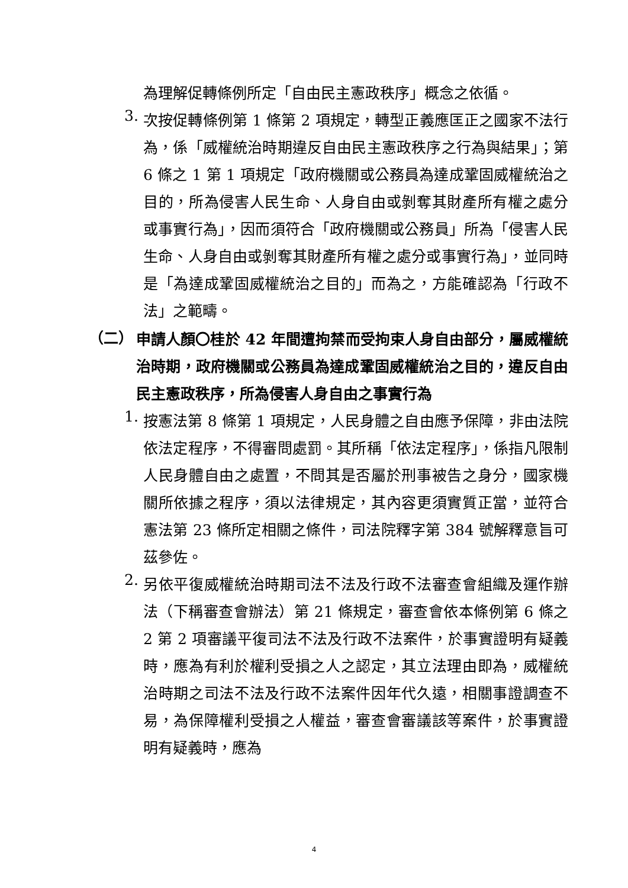為理解促轉條例所定「自由民主憲政秩序」概念之依循。
3.
次按促轉條例第 1 條第 2 項規定，轉型正義應匡正之國家不法行為，係「威權統治時期違反自由民主憲政秩序之行為與結果」；第 6 條之 1 第 1 項規定「政府機關或公務員為達成鞏固威權統治之目的，所為侵害人民生命、人身自由或剝奪其財產所有權之處分或事實行為」，因而須符合「政府機關或公務員」所為「侵害人民生命、人身自由或剝奪其財產所有權之處分或事實行為」，並同時是「為達成鞏固威權統治之目的」而為之，方能確認為「行政不法」之範疇。
（二）
申請人顏〇桂於 42 年間遭拘禁而受拘束人身自由部分，屬威權統治時期，政府機關或公務員為達成鞏固威權統治之目的，違反自由民主憲政秩序，所為侵害人身自由之事實行為
1.
按憲法第 8 條第 1 項規定，人民身體之自由應予保障，非由法院依法定程序，不得審問處罰。其所稱「依法定程序」，係指凡限制人民身體自由之處置，不問其是否屬於刑事被告之身分，國家機關所依據之程序，須以法律規定，其內容更須實質正當，並符合憲法第 23 條所定相關之條件，司法院釋字第 384 號解釋意旨可茲參佐。
2.
另依平復威權統治時期司法不法及行政不法審查會組織及運作辦法（下稱審查會辦法）第 21 條規定，審查會依本條例第 6 條之 2 第 2 項審議平復司法不法及行政不法案件，於事實證明有疑義時，應為有利於權利受損之人之認定，其立法理由即為，威權統治時期之司法不法及行政不法案件因年代久遠，相關事證調查不易，為保障權利受損之人權益，審查會審議該等案件，於事實證明有疑義時，應為
4